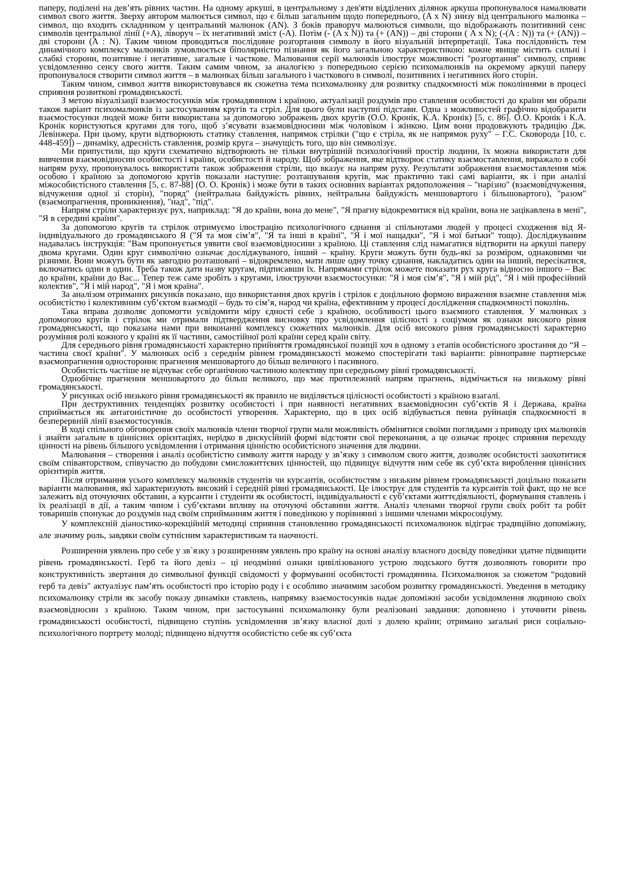паперу, поділені на дев’ять рівних частин. На одному аркуші, в центральному з дев'яти відділених ділянок аркуша пропонувалося намалювати символ свого життя. Зверху автором малюється символ, що є більш загальним щодо попереднього, (A x N) знизу від центрального малюнка – символ, що входить складником у центральний малюнок (AN). З боків праворуч малюються символи, що відображають позитивний сенс символів центральної лінії (+A), ліворуч – їх негативний зміст (-A). Потім (- (A x N)) та (+ (AN)) – дві сторони ( A x N); (-(A : N)) та (+ (AN)) – дві сторони (A : N). Таким чином проводиться послідовне розгортання символу в його візуальній інтерпретації. Така послідовність тем динамічного комплексу малюнків зумовлюється біполярністю пізнання як його загальною характеристикою: кожне явище містить сильні і слабкі сторони, позитивне і негативне, загальне і часткове. Малювання серії малюнків ілюструє можливості "розгортання" символу, сприяє усвідомленню сенсу свого життя. Таким самим чином, за аналогією з попередньою серією психомалюнків на окремому аркуші паперу пропонувалося створити символ життя – в малюнках більш загального і часткового в символі, позитивних і негативних його сторін.
Таким чином, символ життя використовувався як сюжетна тема психомалюнку для розвитку спадкоємності між поколіннями в процесі сприяння розвиткові громадянськості.
З метою візуалізації взаємостосунків між громадянином і країною, актуалізації роздумів про ставлення особистості до країни ми обрали також варіант психомалюнків із застосуванням кругів та стріл. Для цього були наступні підстави. Одна з можливостей графічно відобразити взаємостосунки людей може бити використана за допомогою зображень двох кругів (О.О. Кронік, К.А. Кронік) [5, с. 86]. О.О. Кронік і К.А. Кронік користуються кругами для того, щоб з’ясувати взаємовідносини між чоловіком і жінкою. Цим вони продовжують традицію Дж. Левінжера. При цьому, круги відтворюють статику ставлення, напрямок стрілки ("що є стріла, як не напрямок руху" – Г.С. Сковорода [10, с. 448-459]) – динаміку, адресність ставлення, розмір круга – значущість того, що він символізує.
Ми припустили, що круги схематично відтворюють не тільки внутрішній психологічний простір людини, їх можна використати для вивчення взаємовідносин особистості і країни, особистості й народу. Щоб зображення, яке відтворює статику взаємоставлення, виражало в собі напрям руху, пропонувалось використати також зображення стріли, що вказує на напрям руху. Результати зображення взаємоставлення між особою і країною за допомогою кругів показали наступне: розташування кругів, має практично такі самі варіанти, як і при аналізі міжособистісного ставлення [5, с. 87-88] (О. О. Кронік) і може бути в таких основних варіантах рядоположення – "нарізно" (взаємовідчуження, відчуження одної зі сторін), "поряд" (нейтральна байдужість рівних, нейтральна байдужість меншовартого і більшовартого), "разом" (взаємопрагнення, проникнення), "над", "під".
Напрям стріли характеризує рух, наприклад: "Я до країни, вона до мене", "Я прагну відокремитися від країни, вона не зацікавлена в мені", "Я в середині країни".
За допомогою кругів та стрілок отримуємо ілюстрацію психологічного єднання зі спільнотами людей у процесі сходження від Я-індивідуального до громадянського Я ("Я та моя сім’я", "Я та інші в країні", "Я і мої нащадки", "Я і мої батьки" тощо). Досліджуваним надавалась інструкція: "Вам пропонується уявити свої взаємовідносини з країною. Ці ставлення слід намагатися відтворити на аркуші паперу двома кругами. Один круг символічно означає досліджуваного, інший – країну. Круги можуть бути будь-які за розміром, однаковими чи різними. Вони можуть бути як завгодно розташовані – відокремлено, мати лише одну точку єднання, накладатись один на інший, пересікатися, включатись один в один. Треба також дати назву кругам, підписавши їх. Напрямами стрілок можете показати рух круга відносно іншого – Вас до країни, країни до Вас... Тепер теж саме зробіть з кругами, ілюструючи взаємостосунки: "Я і моя сім’я", "Я і мій рід", "Я і мій професійний колектив", "Я і мій народ", "Я і моя країна".
За аналізом отриманих рисунків показано, що використання двох кругів і стрілок є доцільною формою вираження взаємне ставлення між особистістю і колективним суб’єктом взаємодії – будь то сім’я, народ чи країна, ефективним у процесі дослідження спадкоємності поколінь.
Така вправа дозволяє допомогти усвідомити міру єдності себе з країною, особливості цього взаємного ставлення. У малюнках з допомогою кругів і стрілок ми отримали підтвердження висновку про усвідомлення цілісності з соціумом як ознаки високого рівня громадянськості, що показана нами при виконанні комплексу сюжетних малюнків. Для осіб високого рівня громадянськості характерно розуміння ролі кожного у країні як її частини, самостійної ролі країни серед країн світу.
Для середнього рівня громадянськості характерно прийняття громадянської позиції хоч в одному з етапів особистісного зростання до “Я – частина своєї країни". У малюнках осіб з середнім рівнем громадянськості можемо спостерігати такі варіанти: рівноправне партнерське взаємопрагнення одностороннє прагнення меншовартого до більш величного і пасивного.
Особистість частіше не відчуває себе органічною частиною колективу при середньому рівні громадянськості.
Однобічне прагнення меншовартого до більш великого, що має протилежний напрям прагнень, відмічається на низькому рівні громадянськості.
У рисунках осіб низького рівня громадянськості як правило не виділяється цілісності особистості з країною взагалі.
При деструктивних тенденціях розвитку особистості і при наявності негативних взаємовідносин суб’єктів Я і Держава, країна сприймається як антагоністичне до особистості утворення. Характерно, що в цих осіб відбувається певна руйнація спадкоємності в безперервній лінії взаємостосунків.
В ході спільного обговорення своїх малюнків члени творчої групи мали можливість обмінятися своїми поглядами з приводу цих малюнків і знайти загальне в ціннісних орієнтаціях, нерідко в дискусійній формі відстояти свої переконання, а це означає процес сприяння переходу цінності на рівень більшого усвідомлення і отримання цінністю особистісного значення для людини.
Малювання – створення і аналіз особистістю символу життя народу у зв’язку з символом свого життя, дозволяє особистості заохотитися своїм співавторством, співучастю до побудови смисложиттєвих цінностей, що підвищує відчуття ним себе як суб’єкта вироблення ціннісних орієнтирів життя.
Після отримання усього комплексу малюнків студентів чи курсантів, особистостям з низьким рівнем громадянськості доцільно показати варіанти малювання, які характеризують високий і середній рівні громадянськості. Це ілюструє для студентів та курсантів той факт, що не все залежить від оточуючих обставин, а курсанти і студенти як особистості, індивідуальності є суб’єктами життєдіяльності, формування ставлень і їх реалізації в дії, а таким чином і суб’єктами впливу на оточуючі обставини життя. Аналіз членами творчої групи своїх робіт та робіт товаришів спонукає до роздумів над своїм сприйманням життя і поведінкою у порівнянні з іншими членами мікросоціуму.
У комплексній діаностико-корекційній методиці сприяння становленню громадянськості психомалюнок відіграє традиційно допоміжну, але значиму роль, завдяки своїм сутнісним характеристикам та наочності.
Розширення уявлень про себе у зв`язку з розширенням уявлень про країну на основі аналізу власного досвіду поведінки здатне підвищити рівень громадянськості. Герб та його девіз – ці неодмінні ознаки цивілізованого устрою людського буття дозволяють говорити про конструктивність звертання до символьної функції свідомості у формуванні особистості громадянина. Психомалюнок за сюжетом “родовий герб та девіз" актуалізує пам’ять особистості про історію роду і є особливо значимим засобом розвитку громадянськості. Уведення в методику психомалюнку стріли як засобу показу динаміки ставлень, напрямку взаємостосунків надає допоміжні засоби усвідомлення людиною своїх взаємовідносин з країною. Таким чином, при застосуванні психомалюнку були реалізовані завдання: доповнено і уточнити рівень громадянськості особистості, підвищено ступінь усвідомлення зв’язку власної долі з долею країни; отримано загальні риси соціально-психологічного портрету молоді; підвищено відчуття особистістю себе як суб’єкта